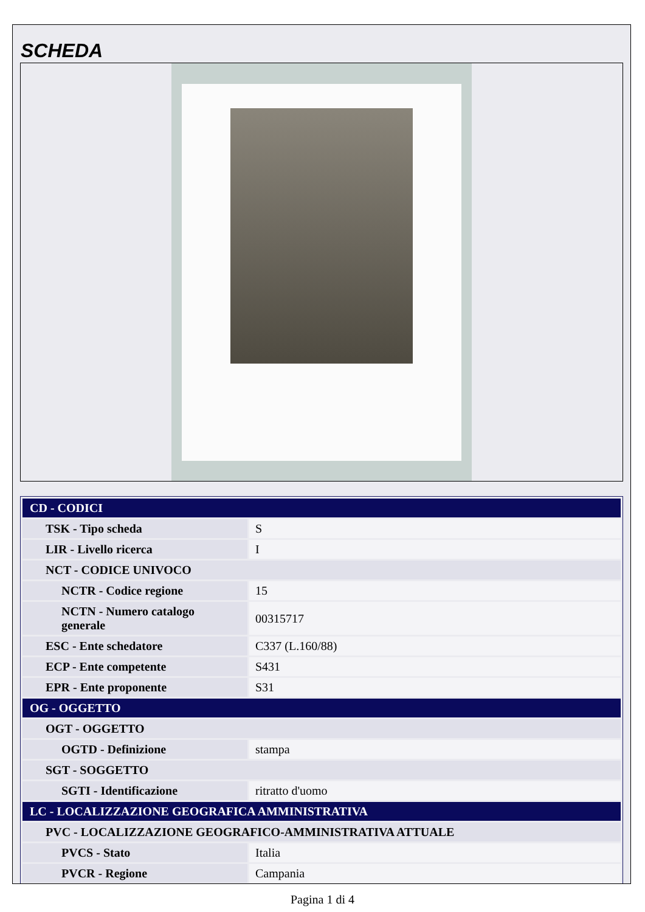SCHEDA
| CD - CODICI | |
| TSK - Tipo scheda | S |
| LIR - Livello ricerca | I |
| NCT - CODICE UNIVOCO | |
| NCTR - Codice regione | 15 |
| NCTN - Numero catalogo generale | 00315717 |
| ESC - Ente schedatore | C337 (L.160/88) |
| ECP - Ente competente | S431 |
| EPR - Ente proponente | S31 |
| OG - OGGETTO | |
| OGT - OGGETTO | |
| OGTD - Definizione | stampa |
| SGT - SOGGETTO | |
| SGTI - Identificazione | ritratto d'uomo |
| LC - LOCALIZZAZIONE GEOGRAFICA AMMINISTRATIVA | |
| PVC - LOCALIZZAZIONE GEOGRAFICO-AMMINISTRATIVA ATTUALE | |
| PVCS - Stato | Italia |
| PVCR - Regione | Campania |
Pagina 1 di 4